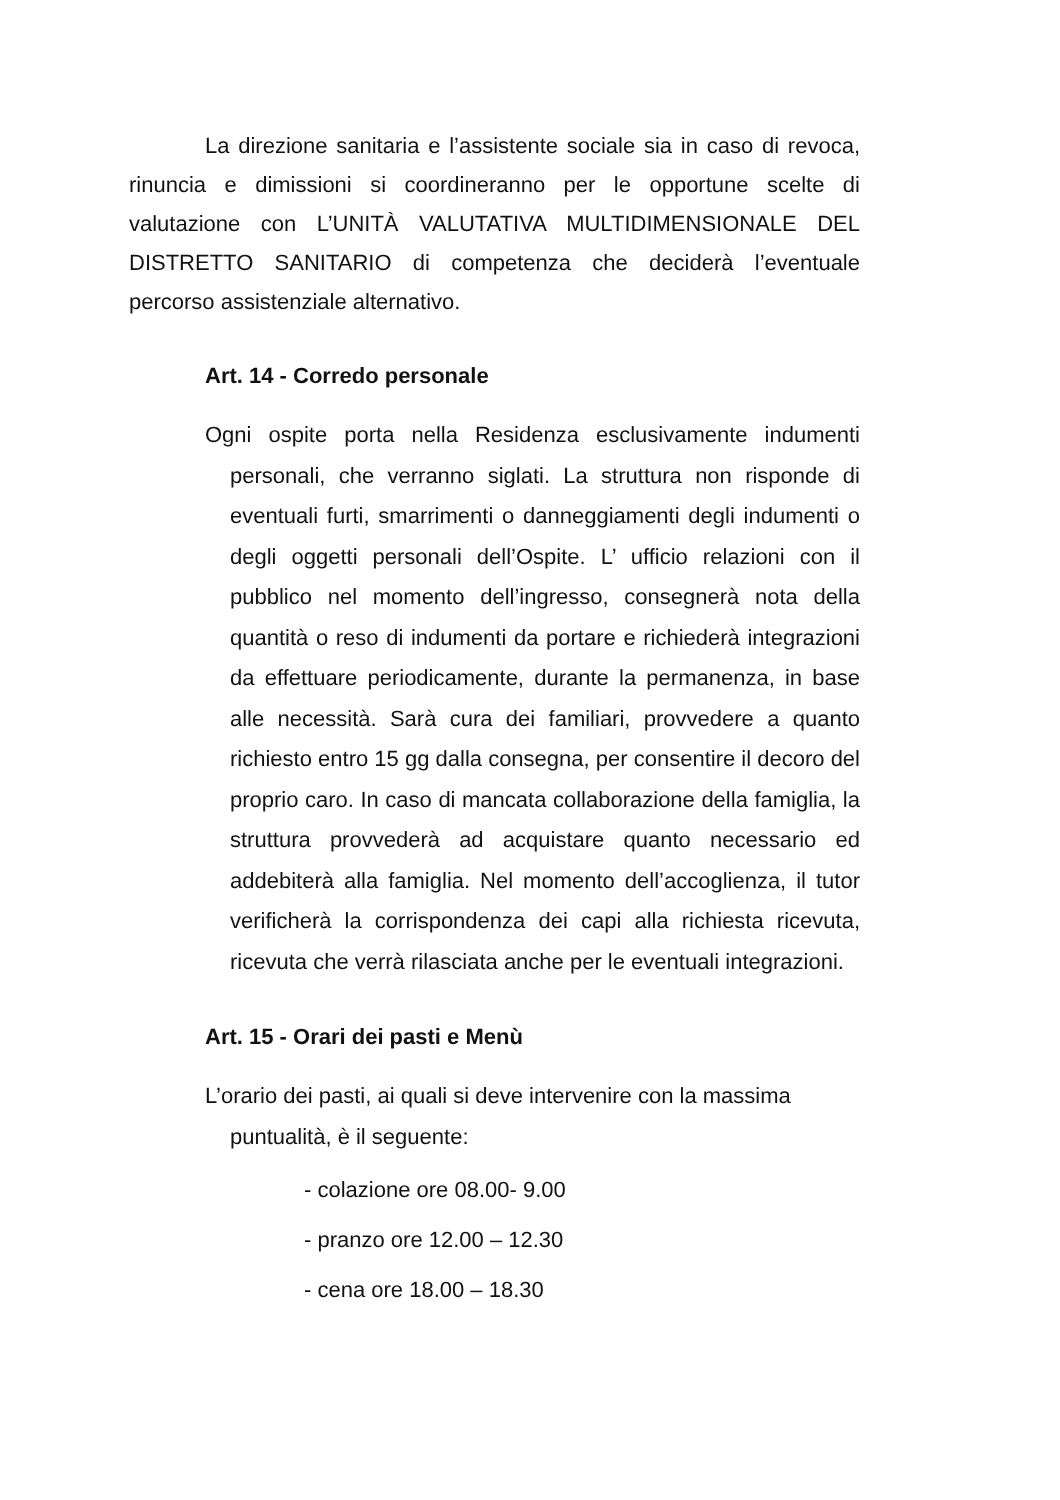La direzione sanitaria e l’assistente sociale sia in caso di revoca, rinuncia e dimissioni si coordineranno per le opportune scelte di valutazione con L’UNITÀ VALUTATIVA MULTIDIMENSIONALE DEL DISTRETTO SANITARIO di competenza che deciderà l’eventuale percorso assistenziale alternativo.
Art. 14 - Corredo personale
Ogni ospite porta nella Residenza esclusivamente indumenti personali, che verranno siglati. La struttura non risponde di eventuali furti, smarrimenti o danneggiamenti degli indumenti o degli oggetti personali dell’Ospite. L’ ufficio relazioni con il pubblico nel momento dell’ingresso, consegnerà nota della quantità o reso di indumenti da portare e richiederà integrazioni da effettuare periodicamente, durante la permanenza, in base alle necessità. Sarà cura dei familiari, provvedere a quanto richiesto entro 15 gg dalla consegna, per consentire il decoro del proprio caro. In caso di mancata collaborazione della famiglia, la struttura provvederà ad acquistare quanto necessario ed addebiterà alla famiglia. Nel momento dell’accoglienza, il tutor verificherà la corrispondenza dei capi alla richiesta ricevuta, ricevuta che verrà rilasciata anche per le eventuali integrazioni.
Art. 15 - Orari dei pasti e Menù
L’orario dei pasti, ai quali si deve intervenire con la massima puntualità, è il seguente:
- colazione ore 08.00- 9.00
- pranzo ore 12.00 – 12.30
- cena ore 18.00 – 18.30